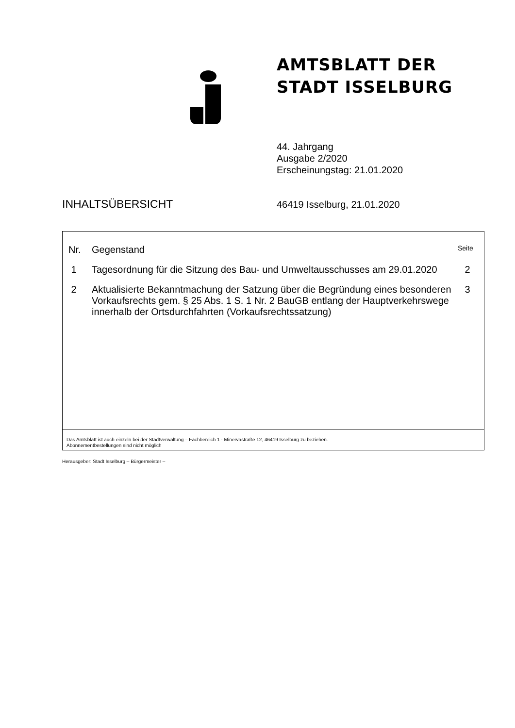AMTSBLATT DER
STADT ISSELBURG
44. Jahrgang
Ausgabe 2/2020
Erscheinungstag: 21.01.2020
INHALTSÜBERSICHT
46419 Isselburg, 21.01.2020
| Nr. | Gegenstand | Seite |
| --- | --- | --- |
| 1 | Tagesordnung für die Sitzung des Bau- und Umweltausschusses am 29.01.2020 | 2 |
| 2 | Aktualisierte Bekanntmachung der Satzung über die Begründung eines besonderen Vorkaufsrechts gem. § 25 Abs. 1 S. 1 Nr. 2 BauGB entlang der Hauptverkehrswege innerhalb der Ortsdurchfahrten (Vorkaufsrechtssatzung) | 3 |
Das Amtsblatt ist auch einzeln bei der Stadtverwaltung – Fachbereich 1 - Minervastraße 12, 46419 Isselburg zu beziehen.
Abonnementbestellungen sind nicht möglich
Herausgeber: Stadt Isselburg – Bürgermeister –